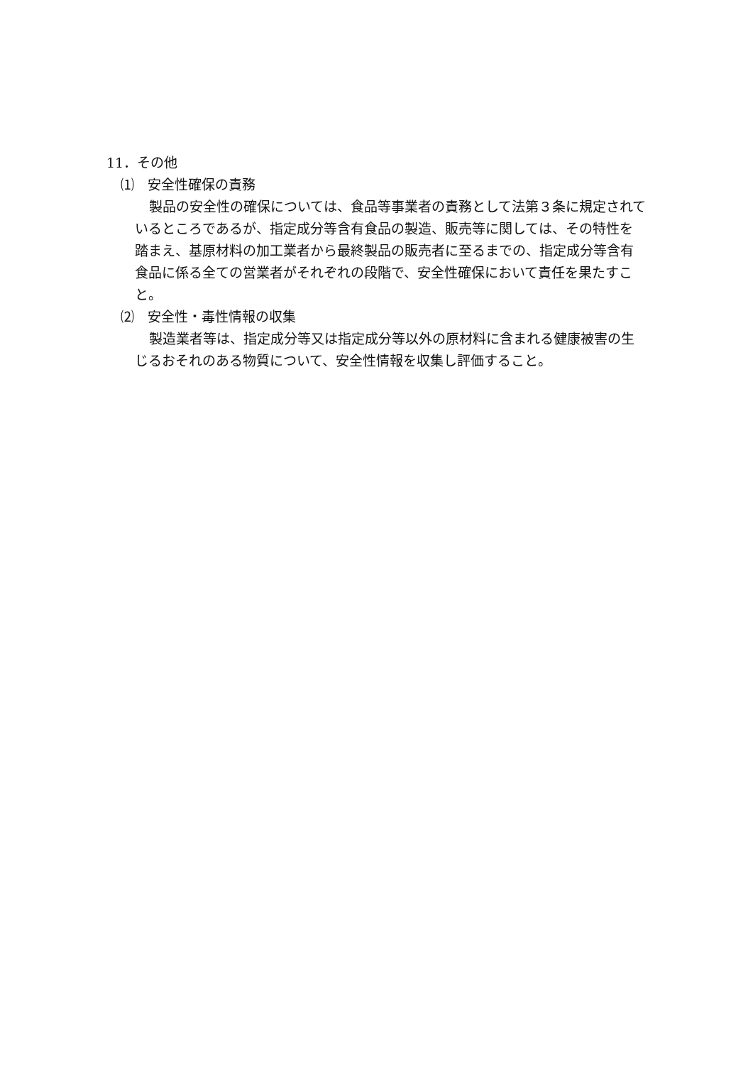11．その他
⑴　安全性確保の責務
製品の安全性の確保については、食品等事業者の責務として法第３条に規定されているところであるが、指定成分等含有食品の製造、販売等に関しては、その特性を踏まえ、基原材料の加工業者から最終製品の販売者に至るまでの、指定成分等含有食品に係る全ての営業者がそれぞれの段階で、安全性確保において責任を果たすこと。
⑵　安全性・毒性情報の収集
製造業者等は、指定成分等又は指定成分等以外の原材料に含まれる健康被害の生じるおそれのある物質について、安全性情報を収集し評価すること。